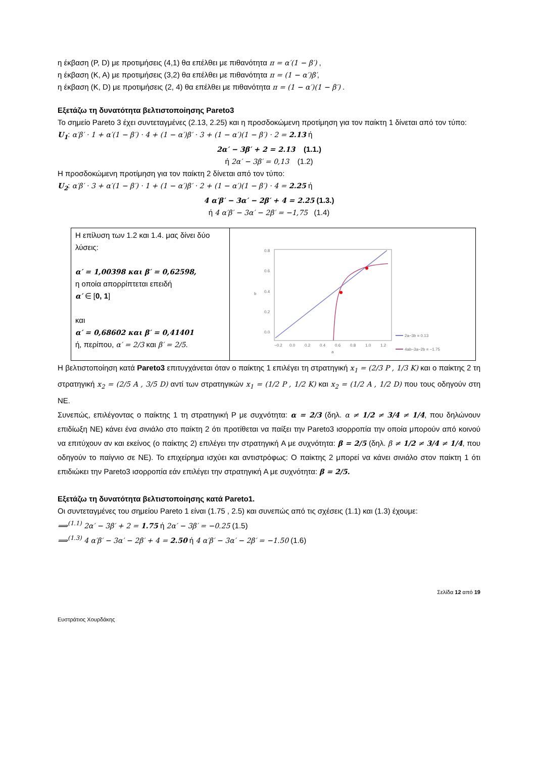η έκβαση (P, D) με προτιμήσεις (4,1) θα επέλθει με πιθανότητα π = α′(1 − β′) ,
η έκβαση (K, A) με προτιμήσεις (3,2) θα επέλθει με πιθανότητα π = (1 − α′)β′,
η έκβαση (K, D) με προτιμήσεις (2, 4) θα επέλθει με πιθανότητα π = (1 − α′)(1 − β′) .
Εξετάζω τη δυνατότητα βελτιστοποίησης Pareto3
Το σημείο Pareto 3 έχει συντεταγμένες (2.13, 2.25) και η προσδοκώμενη προτίμηση για τον παίκτη 1 δίνεται από τον τύπο:
U<sub>1</sub>: α′β′ · 1 + α′(1 − β′) · 4 + (1 − α′)β′ · 3 + (1 − α′)(1 − β′) · 2 = 2.13 ή
2α′ − 3β′ + 2 = 2.13 (1.1.)
ή 2α′ − 3β′ = 0,13 (1.2)
Η προσδοκώμενη προτίμηση για τον παίκτη 2 δίνεται από τον τύπο:
U<sub>2</sub>: α′β′ · 3 + α′(1 − β′) · 1 + (1 − α′)β′ · 2 + (1 − α′)(1 − β′) · 4 = 2.25 ή
4 α′β′ − 3α′ − 2β′ + 4 = 2.25 (1.3.)
ή 4 α′β′ − 3α′ − 2β′ = −1,75 (1.4)
| Η επίλυση των 1.2 και 1.4. μας δίνει δύο λύσεις: α′ = 1,00398 και β′ = 0,62598, η οποία απορρίπτεται επειδή α′ ∈ [ 0, 1 ] και α′ = 0,68602 και β′ = 0,41401 ή, περίπου, α′ = 2/3 και β′ = 2/5 . | 0.8 0.6 0.4 0.2 0.0 −0.2 0.0 0.2 0.4 0.6 0.8 1.0 1.2 a b 2a−3b = 0.13 4ab−3a−2b = −1.75 |
Η βελτιστοποίηση κατά Pareto3 επιτυγχάνεται όταν ο παίκτης 1 επιλέγει τη στρατηγική x<sub>1</sub> = (2/3 P , 1/3 K) και ο παίκτης 2 τη στρατηγική x<sub>2</sub> = (2/5 A , 3/5 D) αντί των στρατηγικών x<sub>1</sub> = (1/2 P , 1/2 K) και x<sub>2</sub> = (1/2 A , 1/2 D) που τους οδηγούν στη NE.
Συνεπώς, επιλέγοντας ο παίκτης 1 τη στρατηγική P με συχνότητα: α = 2/3 (δηλ. α ≠ 1/2 ≠ 3/4 ≠ 1/4, που δηλώνουν επιδίωξη NE) κάνει ένα σινιάλο στο παίκτη 2 ότι προτίθεται να παίξει την Pareto3 ισορροπία την οποία μπορούν από κοινού να επιτύχουν αν και εκείνος (ο παίκτης 2) επιλέγει την στρατηγική A με συχνότητα: β = 2/5 (δηλ. β ≠ 1/2 ≠ 3/4 ≠ 1/4, που οδηγούν το παίγνιο σε NE). Το επιχείρημα ισχύει και αντιστρόφως: Ο παίκτης 2 μπορεί να κάνει σινιάλο στον παίκτη 1 ότι επιδιώκει την Pareto3 ισορροπία εάν επιλέγει την στρατηγική A με συχνότητα: β = 2/5.
Εξετάζω τη δυνατότητα βελτιστοποίησης κατά Pareto1.
Οι συντεταγμένες του σημείου Pareto 1 είναι (1.75 , 2.5) και συνεπώς από τις σχέσεις (1.1) και (1.3) έχουμε:
⟹<sup>(1.1)</sup> 2α′ − 3β′ + 2 = 1.75 ή 2α′ − 3β′ = −0.25 (1.5)
⟹<sup>(1.3)</sup> 4 α′β′ − 3α′ − 2β′ + 4 = 2.50 ή 4 α′β′ − 3α′ − 2β′ = −1.50 (1.6)
Σελίδα 12 από 19
Ευστράτιος Χουρδάκης